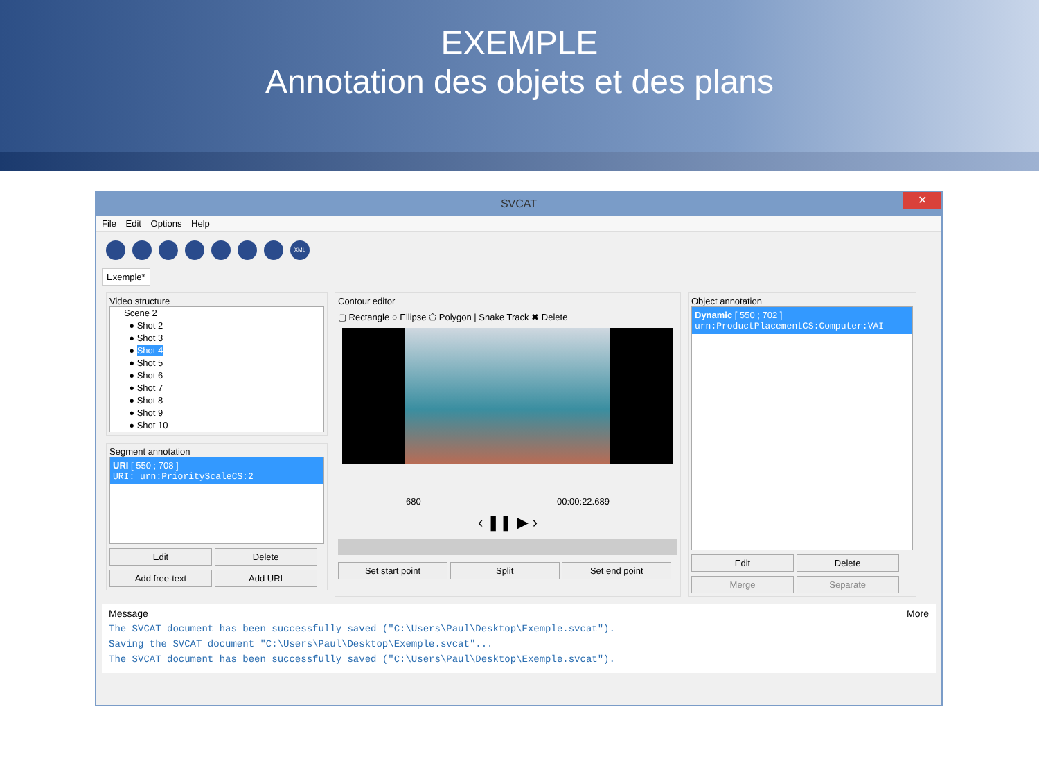EXEMPLE
Annotation des objets et des plans
SVCAT
✕
File Edit Options Help
XML
Exemple*
Video structure
Scene 2
● Shot 2
● Shot 3
● Shot 4
● Shot 5
● Shot 6
● Shot 7
● Shot 8
● Shot 9
● Shot 10
Segment annotation
URI [ 550 ; 708 ]
URI: urn:PriorityScaleCS:2
Edit Delete
Add free-text Add URI
Contour editor
▢ Rectangle ○ Ellipse ⬠ Polygon | Snake Track ✖ Delete
680 00:00:22.689
‹ ❚❚ ▶ ›
Set start point Split Set end point
Object annotation
Dynamic [ 550 ; 702 ]
urn:ProductPlacementCS:Computer:VAI
Edit Delete
Merge Separate
Message More
The SVCAT document has been successfully saved ("C:\Users\Paul\Desktop\Exemple.svcat").
Saving the SVCAT document "C:\Users\Paul\Desktop\Exemple.svcat"...
The SVCAT document has been successfully saved ("C:\Users\Paul\Desktop\Exemple.svcat").